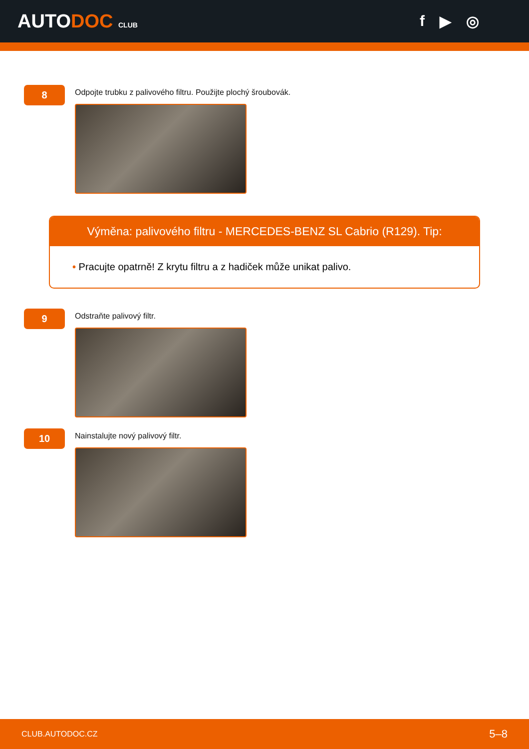AUTODOC CLUB
f ▶ ◎
8
Odpojte trubku z palivového filtru. Použijte plochý šroubovák.
Výměna: palivového filtru - MERCEDES-BENZ SL Cabrio (R129). Tip:
• Pracujte opatrně! Z krytu filtru a z hadiček může unikat palivo.
9
Odstraňte palivový filtr.
10
Nainstalujte nový palivový filtr.
CLUB.AUTODOC.CZ 5–8